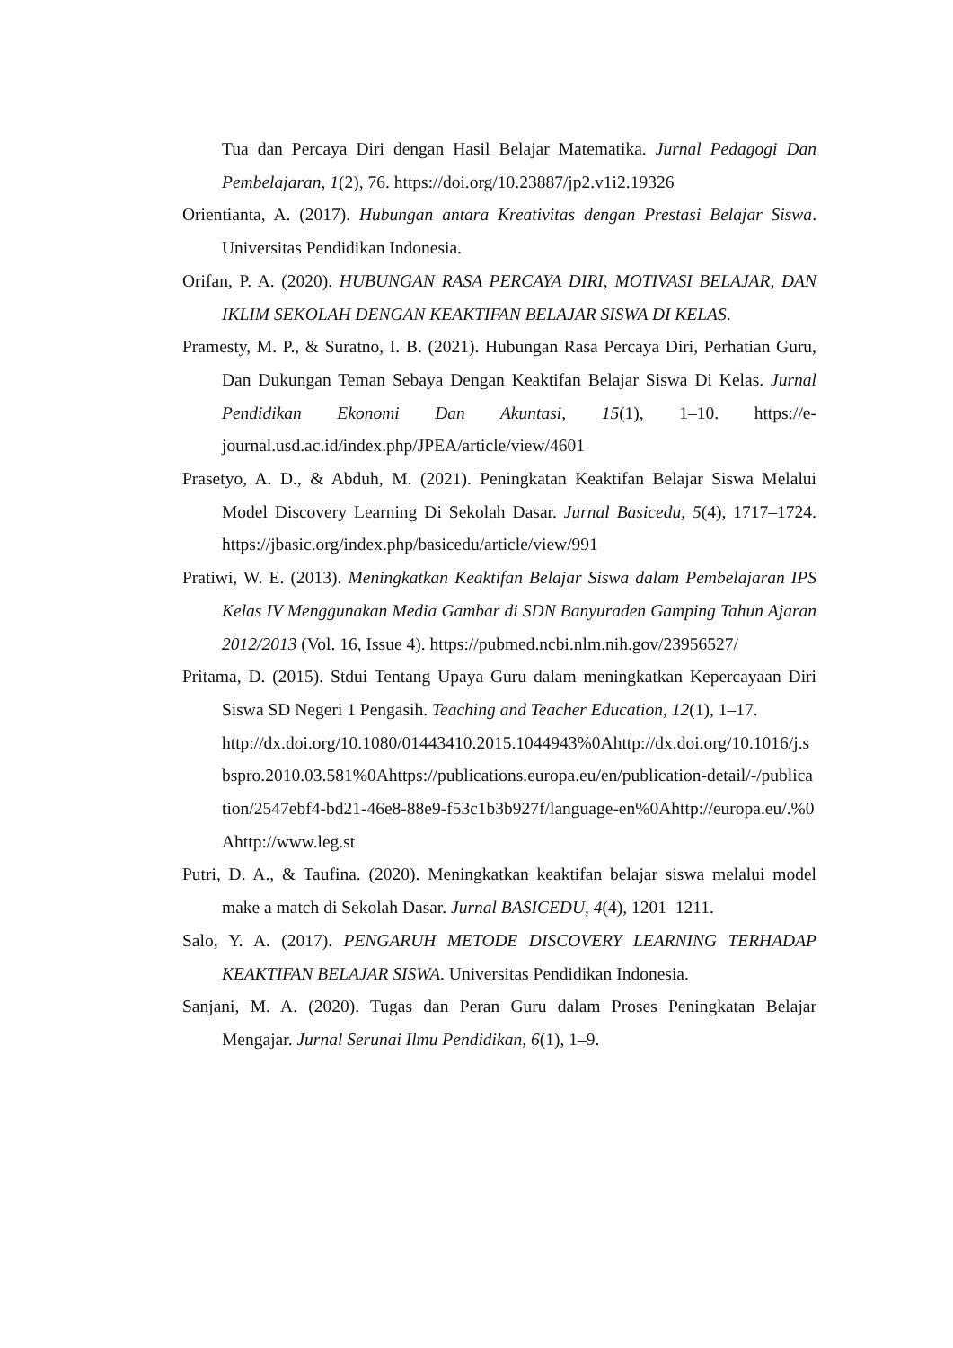Tua dan Percaya Diri dengan Hasil Belajar Matematika. Jurnal Pedagogi Dan Pembelajaran, 1(2), 76. https://doi.org/10.23887/jp2.v1i2.19326
Orientianta, A. (2017). Hubungan antara Kreativitas dengan Prestasi Belajar Siswa. Universitas Pendidikan Indonesia.
Orifan, P. A. (2020). HUBUNGAN RASA PERCAYA DIRI, MOTIVASI BELAJAR, DAN IKLIM SEKOLAH DENGAN KEAKTIFAN BELAJAR SISWA DI KELAS.
Pramesty, M. P., & Suratno, I. B. (2021). Hubungan Rasa Percaya Diri, Perhatian Guru, Dan Dukungan Teman Sebaya Dengan Keaktifan Belajar Siswa Di Kelas. Jurnal Pendidikan Ekonomi Dan Akuntasi, 15(1), 1–10. https://e-journal.usd.ac.id/index.php/JPEA/article/view/4601
Prasetyo, A. D., & Abduh, M. (2021). Peningkatan Keaktifan Belajar Siswa Melalui Model Discovery Learning Di Sekolah Dasar. Jurnal Basicedu, 5(4), 1717–1724. https://jbasic.org/index.php/basicedu/article/view/991
Pratiwi, W. E. (2013). Meningkatkan Keaktifan Belajar Siswa dalam Pembelajaran IPS Kelas IV Menggunakan Media Gambar di SDN Banyuraden Gamping Tahun Ajaran 2012/2013 (Vol. 16, Issue 4). https://pubmed.ncbi.nlm.nih.gov/23956527/
Pritama, D. (2015). Stdui Tentang Upaya Guru dalam meningkatkan Kepercayaan Diri Siswa SD Negeri 1 Pengasih. Teaching and Teacher Education, 12(1), 1–17.
http://dx.doi.org/10.1080/01443410.2015.1044943%0Ahttp://dx.doi.org/10.1016/j.sbspro.2010.03.581%0Ahttps://publications.europa.eu/en/publication-detail/-/publication/2547ebf4-bd21-46e8-88e9-f53c1b3b927f/language-en%0Ahttp://europa.eu/.%0Ahttp://www.leg.st
Putri, D. A., & Taufina. (2020). Meningkatkan keaktifan belajar siswa melalui model make a match di Sekolah Dasar. Jurnal BASICEDU, 4(4), 1201–1211.
Salo, Y. A. (2017). PENGARUH METODE DISCOVERY LEARNING TERHADAP KEAKTIFAN BELAJAR SISWA. Universitas Pendidikan Indonesia.
Sanjani, M. A. (2020). Tugas dan Peran Guru dalam Proses Peningkatan Belajar Mengajar. Jurnal Serunai Ilmu Pendidikan, 6(1), 1–9.